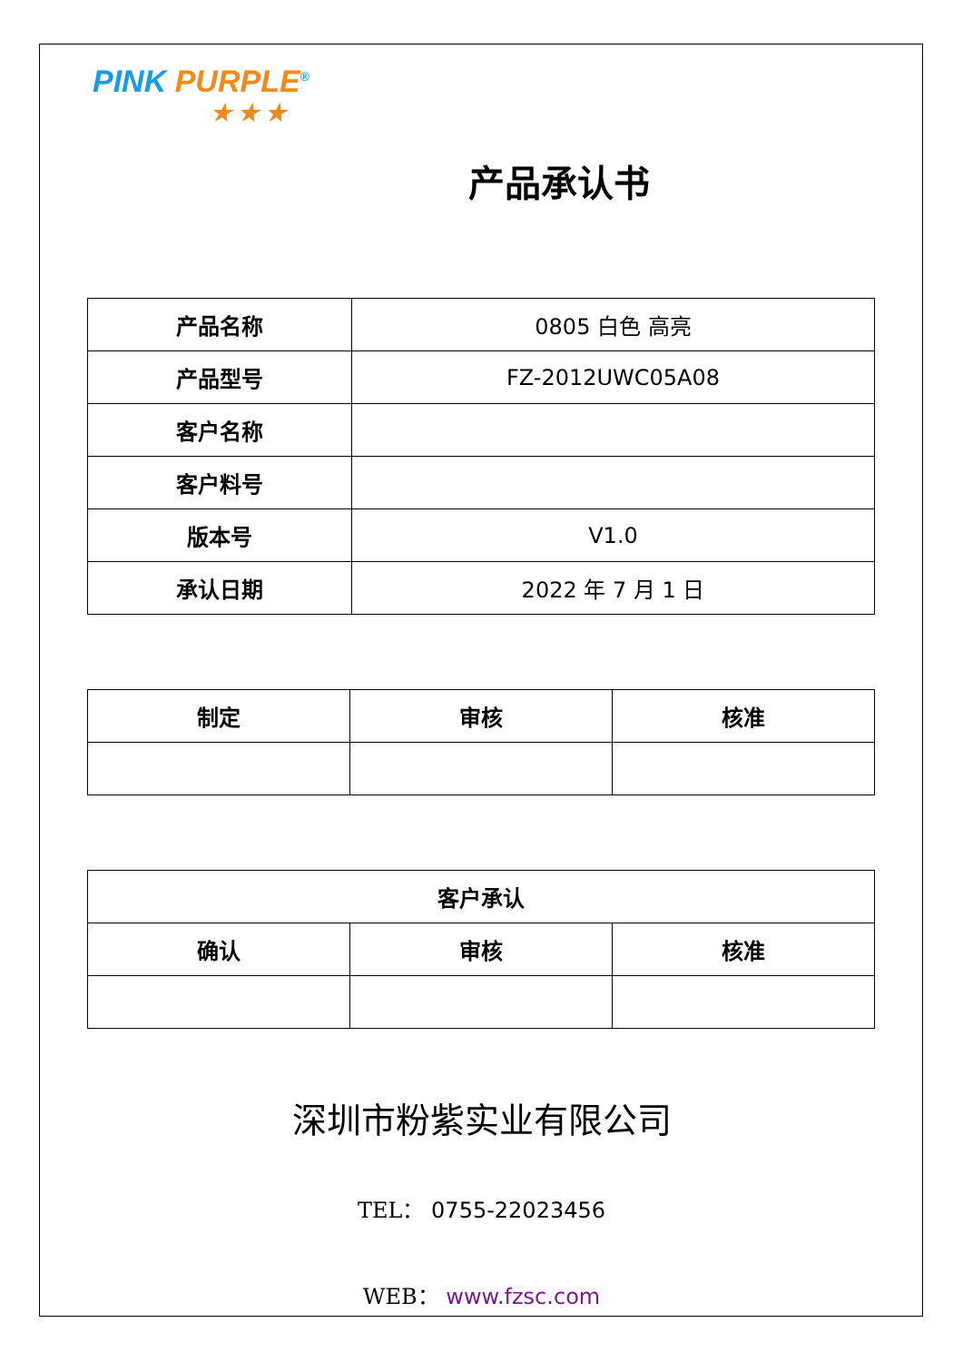PINK PURPLE<sup>®</sup>
★ ★ ★
产品承认书
| 产品名称 | 0805 白色 高亮 |
| 产品型号 | FZ-2012UWC05A08 |
| 客户名称 | |
| 客户料号 | |
| 版本号 | V1.0 |
| 承认日期 | 2022 年 7 月 1 日 |
| 制定 | 审核 | 核准 |
| --- | --- | --- |
| 客户承认 | | |
| --- | --- | --- |
| 确认 | 审核 | 核准 |
深圳市粉紫实业有限公司
TEL： 0755-22023456
WEB： www.fzsc.com